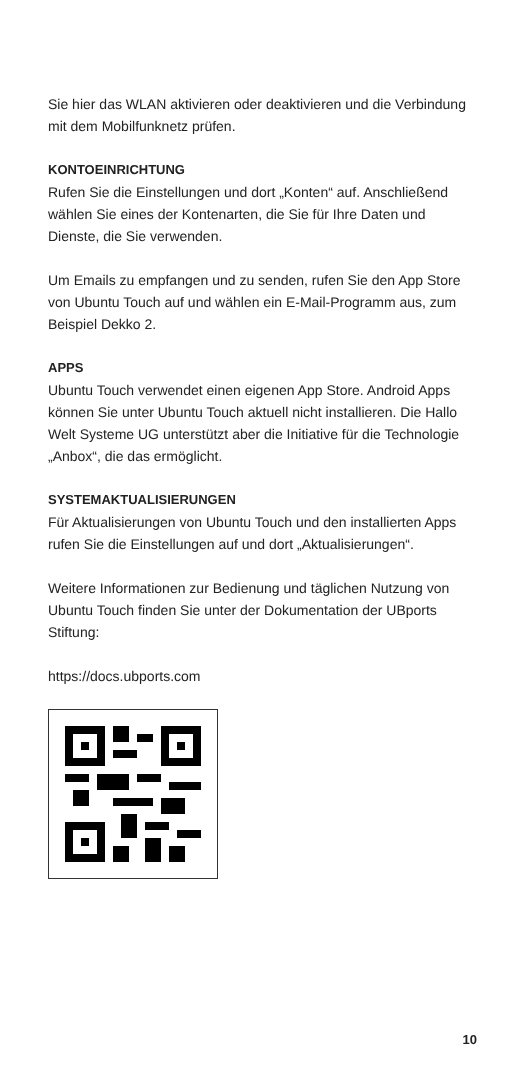Sie hier das WLAN aktivieren oder deaktivieren und die Verbindung mit dem Mobilfunknetz prüfen.
KONTOEINRICHTUNG
Rufen Sie die Einstellungen und dort „Konten“ auf. Anschließend wählen Sie eines der Kontenarten, die Sie für Ihre Daten und Dienste, die Sie verwenden.
Um Emails zu empfangen und zu senden, rufen Sie den App Store von Ubuntu Touch auf und wählen ein E-Mail-Programm aus, zum Beispiel Dekko 2.
APPS
Ubuntu Touch verwendet einen eigenen App Store. Android Apps können Sie unter Ubuntu Touch aktuell nicht installieren. Die Hallo Welt Systeme UG unterstützt aber die Initiative für die Technologie „Anbox“, die das ermöglicht.
SYSTEMAKTUALISIERUNGEN
Für Aktualisierungen von Ubuntu Touch und den installierten Apps rufen Sie die Einstellungen auf und dort „Aktualisierungen“.
Weitere Informationen zur Bedienung und täglichen Nutzung von Ubuntu Touch finden Sie unter der Dokumentation der UBports Stiftung:
https://docs.ubports.com
10